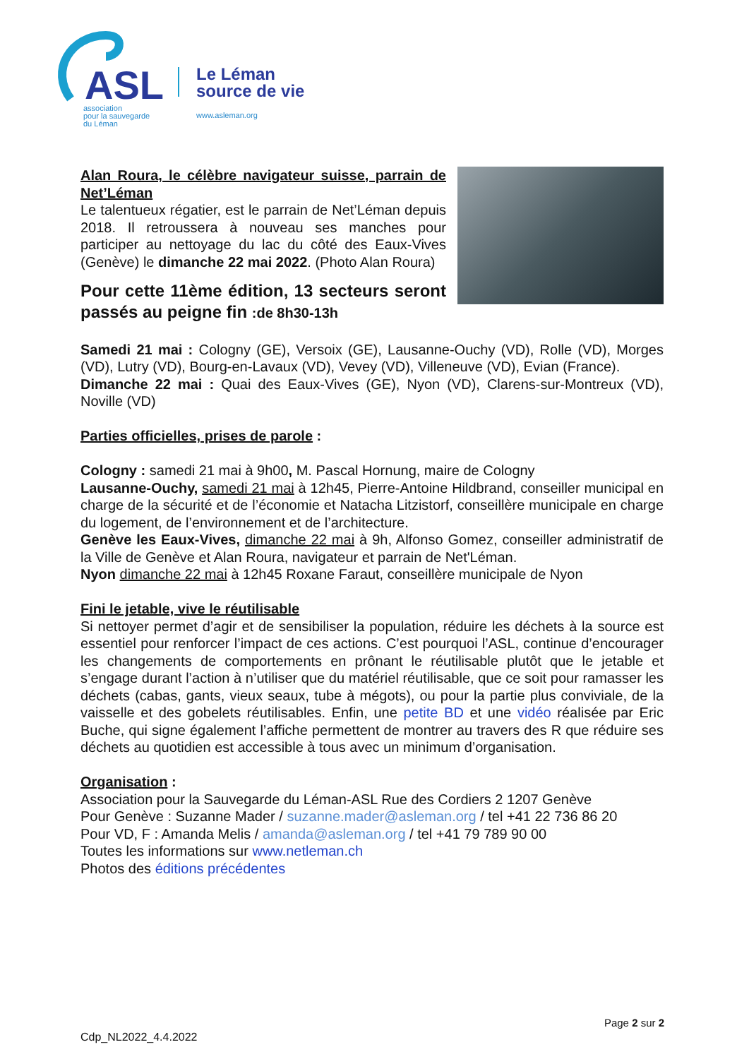ASL
association
pour la sauvegarde
du Léman
Le Léman
source de vie
www.asleman.org
Alan Roura, le célèbre navigateur suisse, parrain de Net’Léman
Le talentueux régatier, est le parrain de Net’Léman depuis 2018. Il retroussera à nouveau ses manches pour participer au nettoyage du lac du côté des Eaux-Vives (Genève) le dimanche 22 mai 2022. (Photo Alan Roura)
Pour cette 11ème édition, 13 secteurs seront passés au peigne fin :de 8h30-13h
Samedi 21 mai : Cologny (GE), Versoix (GE), Lausanne-Ouchy (VD), Rolle (VD), Morges (VD), Lutry (VD), Bourg-en-Lavaux (VD), Vevey (VD), Villeneuve (VD), Evian (France).
Dimanche 22 mai : Quai des Eaux-Vives (GE), Nyon (VD), Clarens-sur-Montreux (VD), Noville (VD)
Parties officielles, prises de parole :
Cologny : samedi 21 mai à 9h00, M. Pascal Hornung, maire de Cologny
Lausanne-Ouchy, samedi 21 mai à 12h45, Pierre-Antoine Hildbrand, conseiller municipal en charge de la sécurité et de l’économie et Natacha Litzistorf, conseillère municipale en charge du logement, de l’environnement et de l’architecture.
Genève les Eaux-Vives, dimanche 22 mai à 9h, Alfonso Gomez, conseiller administratif de la Ville de Genève et Alan Roura, navigateur et parrain de Net'Léman.
Nyon dimanche 22 mai à 12h45 Roxane Faraut, conseillère municipale de Nyon
Fini le jetable, vive le réutilisable
Si nettoyer permet d’agir et de sensibiliser la population, réduire les déchets à la source est essentiel pour renforcer l’impact de ces actions. C’est pourquoi l’ASL, continue d’encourager les changements de comportements en prônant le réutilisable plutôt que le jetable et s’engage durant l’action à n’utiliser que du matériel réutilisable, que ce soit pour ramasser les déchets (cabas, gants, vieux seaux, tube à mégots), ou pour la partie plus conviviale, de la vaisselle et des gobelets réutilisables. Enfin, une petite BD et une vidéo réalisée par Eric Buche, qui signe également l’affiche permettent de montrer au travers des R que réduire ses déchets au quotidien est accessible à tous avec un minimum d’organisation.
Organisation :
Association pour la Sauvegarde du Léman-ASL Rue des Cordiers 2 1207 Genève
Pour Genève : Suzanne Mader / suzanne.mader@asleman.org / tel +41 22 736 86 20
Pour VD, F : Amanda Melis / amanda@asleman.org / tel +41 79 789 90 00
Toutes les informations sur www.netleman.ch
Photos des éditions précédentes
Page 2 sur 2
Cdp_NL2022_4.4.2022